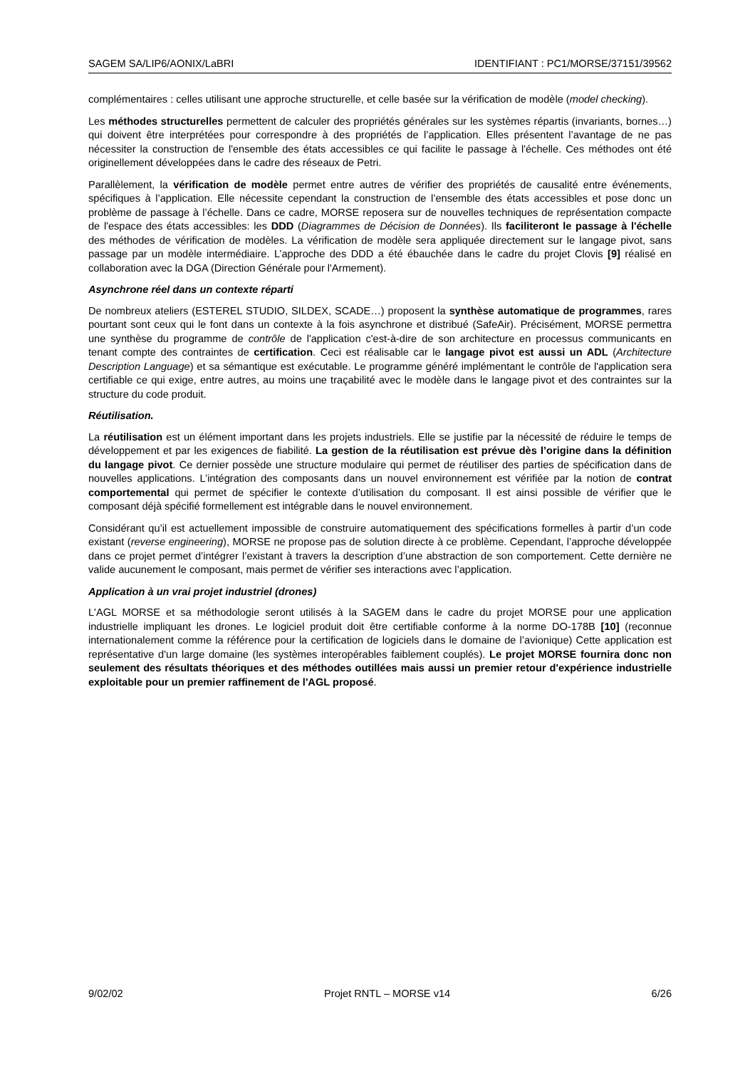SAGEM SA/LIP6/AONIX/LaBRI IDENTIFIANT : PC1/MORSE/37151/39562
complémentaires : celles utilisant une approche structurelle, et celle basée sur la vérification de modèle (model checking).
Les méthodes structurelles permettent de calculer des propriétés générales sur les systèmes répartis (invariants, bornes…) qui doivent être interprétées pour correspondre à des propriétés de l’application. Elles présentent l’avantage de ne pas nécessiter la construction de l'ensemble des états accessibles ce qui facilite le passage à l'échelle. Ces méthodes ont été originellement développées dans le cadre des réseaux de Petri.
Parallèlement, la vérification de modèle permet entre autres de vérifier des propriétés de causalité entre événements, spécifiques à l’application. Elle nécessite cependant la construction de l’ensemble des états accessibles et pose donc un problème de passage à l’échelle. Dans ce cadre, MORSE reposera sur de nouvelles techniques de représentation compacte de l'espace des états accessibles: les DDD (Diagrammes de Décision de Données). Ils faciliteront le passage à l'échelle des méthodes de vérification de modèles. La vérification de modèle sera appliquée directement sur le langage pivot, sans passage par un modèle intermédiaire. L’approche des DDD a été ébauchée dans le cadre du projet Clovis [9] réalisé en collaboration avec la DGA (Direction Générale pour l'Armement).
Asynchrone réel dans un contexte réparti
De nombreux ateliers (ESTEREL STUDIO, SILDEX, SCADE…) proposent la synthèse automatique de programmes, rares pourtant sont ceux qui le font dans un contexte à la fois asynchrone et distribué (SafeAir). Précisément, MORSE permettra une synthèse du programme de contrôle de l'application c'est-à-dire de son architecture en processus communicants en tenant compte des contraintes de certification. Ceci est réalisable car le langage pivot est aussi un ADL (Architecture Description Language) et sa sémantique est exécutable. Le programme généré implémentant le contrôle de l'application sera certifiable ce qui exige, entre autres, au moins une traçabilité avec le modèle dans le langage pivot et des contraintes sur la structure du code produit.
Réutilisation.
La réutilisation est un élément important dans les projets industriels. Elle se justifie par la nécessité de réduire le temps de développement et par les exigences de fiabilité. La gestion de la réutilisation est prévue dès l’origine dans la définition du langage pivot. Ce dernier possède une structure modulaire qui permet de réutiliser des parties de spécification dans de nouvelles applications. L’intégration des composants dans un nouvel environnement est vérifiée par la notion de contrat comportemental qui permet de spécifier le contexte d’utilisation du composant. Il est ainsi possible de vérifier que le composant déjà spécifié formellement est intégrable dans le nouvel environnement.
Considérant qu’il est actuellement impossible de construire automatiquement des spécifications formelles à partir d’un code existant (reverse engineering), MORSE ne propose pas de solution directe à ce problème. Cependant, l’approche développée dans ce projet permet d’intégrer l’existant à travers la description d’une abstraction de son comportement. Cette dernière ne valide aucunement le composant, mais permet de vérifier ses interactions avec l’application.
Application à un vrai projet industriel (drones)
L'AGL MORSE et sa méthodologie seront utilisés à la SAGEM dans le cadre du projet MORSE pour une application industrielle impliquant les drones. Le logiciel produit doit être certifiable conforme à la norme DO-178B [10] (reconnue internationalement comme la référence pour la certification de logiciels dans le domaine de l’avionique) Cette application est représentative d'un large domaine (les systèmes interopérables faiblement couplés). Le projet MORSE fournira donc non seulement des résultats théoriques et des méthodes outillées mais aussi un premier retour d'expérience industrielle exploitable pour un premier raffinement de l'AGL proposé.
9/02/02 Projet RNTL – MORSE v14 6/26